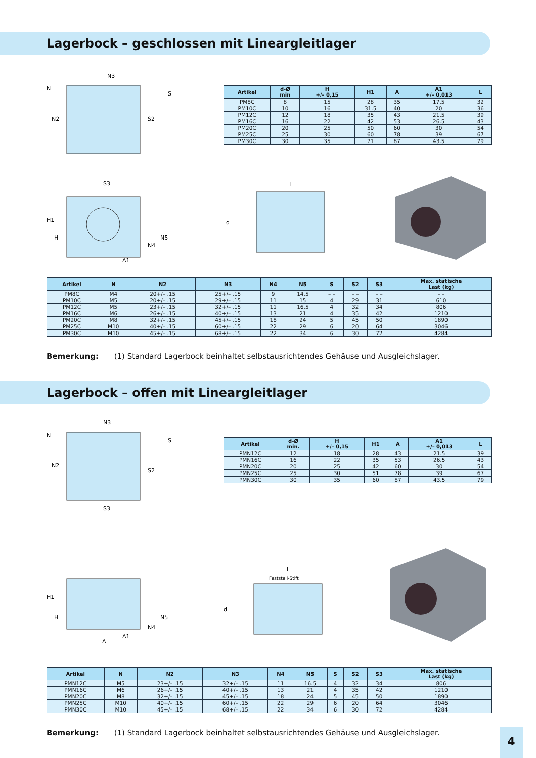Lagerbock – geschlossen mit Lineargleitlager
N3
N
N2
S
S2
| Artikel | d-Ø min | H +/– 0,15 | H1 | A | A1 +/– 0,013 | L |
| --- | --- | --- | --- | --- | --- | --- |
| PM8C | 8 | 15 | 28 | 35 | 17.5 | 32 |
| PM10C | 10 | 16 | 31.5 | 40 | 20 | 36 |
| PM12C | 12 | 18 | 35 | 43 | 21.5 | 39 |
| PM16C | 16 | 22 | 42 | 53 | 26.5 | 43 |
| PM20C | 20 | 25 | 50 | 60 | 30 | 54 |
| PM25C | 25 | 30 | 60 | 78 | 39 | 67 |
| PM30C | 30 | 35 | 71 | 87 | 43.5 | 79 |
S3
H1
H
N5
N4
A1
L
d
| Artikel | N | N2 | N3 | N4 | N5 | S | S2 | S3 | Max. statische Last (kg) |
| --- | --- | --- | --- | --- | --- | --- | --- | --- | --- |
| PM8C | M4 | 20+/– .15 | 25+/– .15 | 9 | 14.5 | – – | – – | – – | – – |
| PM10C | M5 | 20+/– .15 | 29+/– .15 | 11 | 15 | 4 | 29 | 31 | 610 |
| PM12C | M5 | 23+/– .15 | 32+/– .15 | 11 | 16.5 | 4 | 32 | 34 | 806 |
| PM16C | M6 | 26+/– .15 | 40+/– .15 | 13 | 21 | 4 | 35 | 42 | 1210 |
| PM20C | M8 | 32+/– .15 | 45+/– .15 | 18 | 24 | 5 | 45 | 50 | 1890 |
| PM25C | M10 | 40+/– .15 | 60+/– .15 | 22 | 29 | 6 | 20 | 64 | 3046 |
| PM30C | M10 | 45+/– .15 | 68+/– .15 | 22 | 34 | 6 | 30 | 72 | 4284 |
Bemerkung: (1) Standard Lagerbock beinhaltet selbstausrichtendes Gehäuse und Ausgleichslager.
Lagerbock – offen mit Lineargleitlager
N3
N
N2
S
S2
S3
| Artikel | d-Ø min. | H +/– 0,15 | H1 | A | A1 +/– 0,013 | L |
| --- | --- | --- | --- | --- | --- | --- |
| PMN12C | 12 | 18 | 28 | 43 | 21.5 | 39 |
| PMN16C | 16 | 22 | 35 | 53 | 26.5 | 43 |
| PMN20C | 20 | 25 | 42 | 60 | 30 | 54 |
| PMN25C | 25 | 30 | 51 | 78 | 39 | 67 |
| PMN30C | 30 | 35 | 60 | 87 | 43.5 | 79 |
H1
H
N5
N4
A1
A
L
Feststell-Stift
d
| Artikel | N | N2 | N3 | N4 | N5 | S | S2 | S3 | Max. statische Last (kg) |
| --- | --- | --- | --- | --- | --- | --- | --- | --- | --- |
| PMN12C | M5 | 23+/– .15 | 32+/– .15 | 11 | 16.5 | 4 | 32 | 34 | 806 |
| PMN16C | M6 | 26+/– .15 | 40+/– .15 | 13 | 21 | 4 | 35 | 42 | 1210 |
| PMN20C | M8 | 32+/– .15 | 45+/– .15 | 18 | 24 | 5 | 45 | 50 | 1890 |
| PMN25C | M10 | 40+/– .15 | 60+/– .15 | 22 | 29 | 6 | 20 | 64 | 3046 |
| PMN30C | M10 | 45+/– .15 | 68+/– .15 | 22 | 34 | 6 | 30 | 72 | 4284 |
Bemerkung: (1) Standard Lagerbock beinhaltet selbstausrichtendes Gehäuse und Ausgleichslager.
4